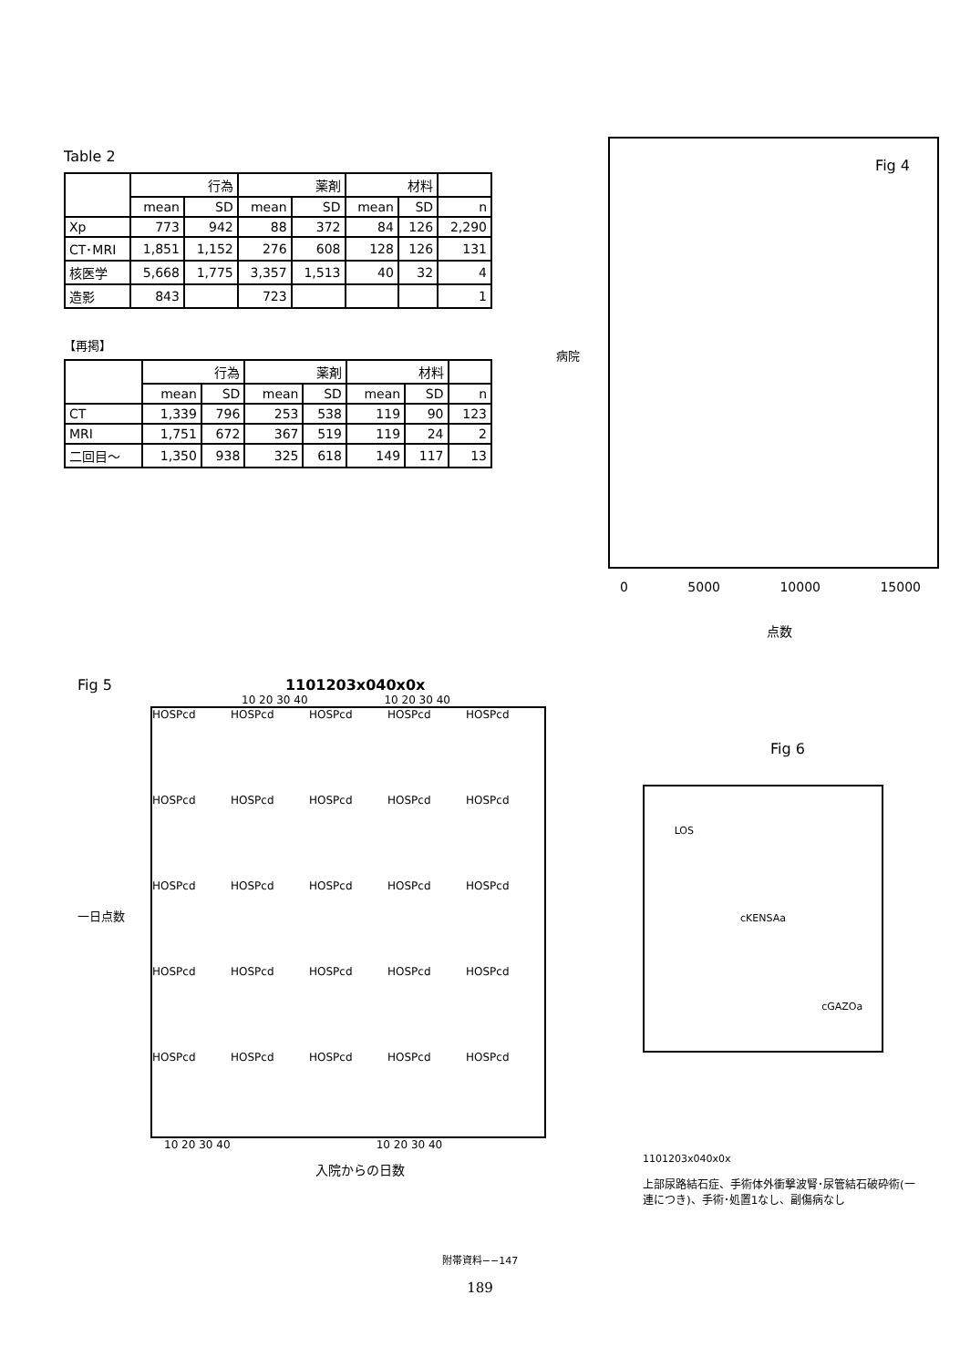Table 2
| | 行為 | | 薬剤 | | 材料 | | |
| --- | --- | --- | --- | --- | --- | --- | --- |
| | mean | SD | mean | SD | mean | SD | n |
| Xp | 773 | 942 | 88 | 372 | 84 | 126 | 2,290 |
| CT･MRI | 1,851 | 1,152 | 276 | 608 | 128 | 126 | 131 |
| 核医学 | 5,668 | 1,775 | 3,357 | 1,513 | 40 | 32 | 4 |
| 造影 | 843 | | 723 | | | | 1 |
【再掲】
| | 行為 | | 薬剤 | | 材料 | | |
| --- | --- | --- | --- | --- | --- | --- | --- |
| | mean | SD | mean | SD | mean | SD | n |
| CT | 1,339 | 796 | 253 | 538 | 119 | 90 | 123 |
| MRI | 1,751 | 672 | 367 | 519 | 119 | 24 | 2 |
| 二回目～ | 1,350 | 938 | 325 | 618 | 149 | 117 | 13 |
病院
Fig 4
0 5000 10000 15000
点数
Fig 5 1101203x040x0x
10 20 30 40 10 20 30 40
一日点数
HOSPcd
HOSPcd
HOSPcd
HOSPcd
HOSPcd
HOSPcd
HOSPcd
HOSPcd
HOSPcd
HOSPcd
HOSPcd
HOSPcd
HOSPcd
HOSPcd
HOSPcd
HOSPcd
HOSPcd
HOSPcd
HOSPcd
HOSPcd
HOSPcd
HOSPcd
HOSPcd
HOSPcd
HOSPcd
10 20 30 40 10 20 30 40
入院からの日数
Fig 6
LOS
cKENSAa
cGAZOa
1101203x040x0x
上部尿路結石症、手術体外衝撃波腎･尿管結石破砕術(一連につき)、手術･処置1なし、副傷病なし
附帯資料−−147
189